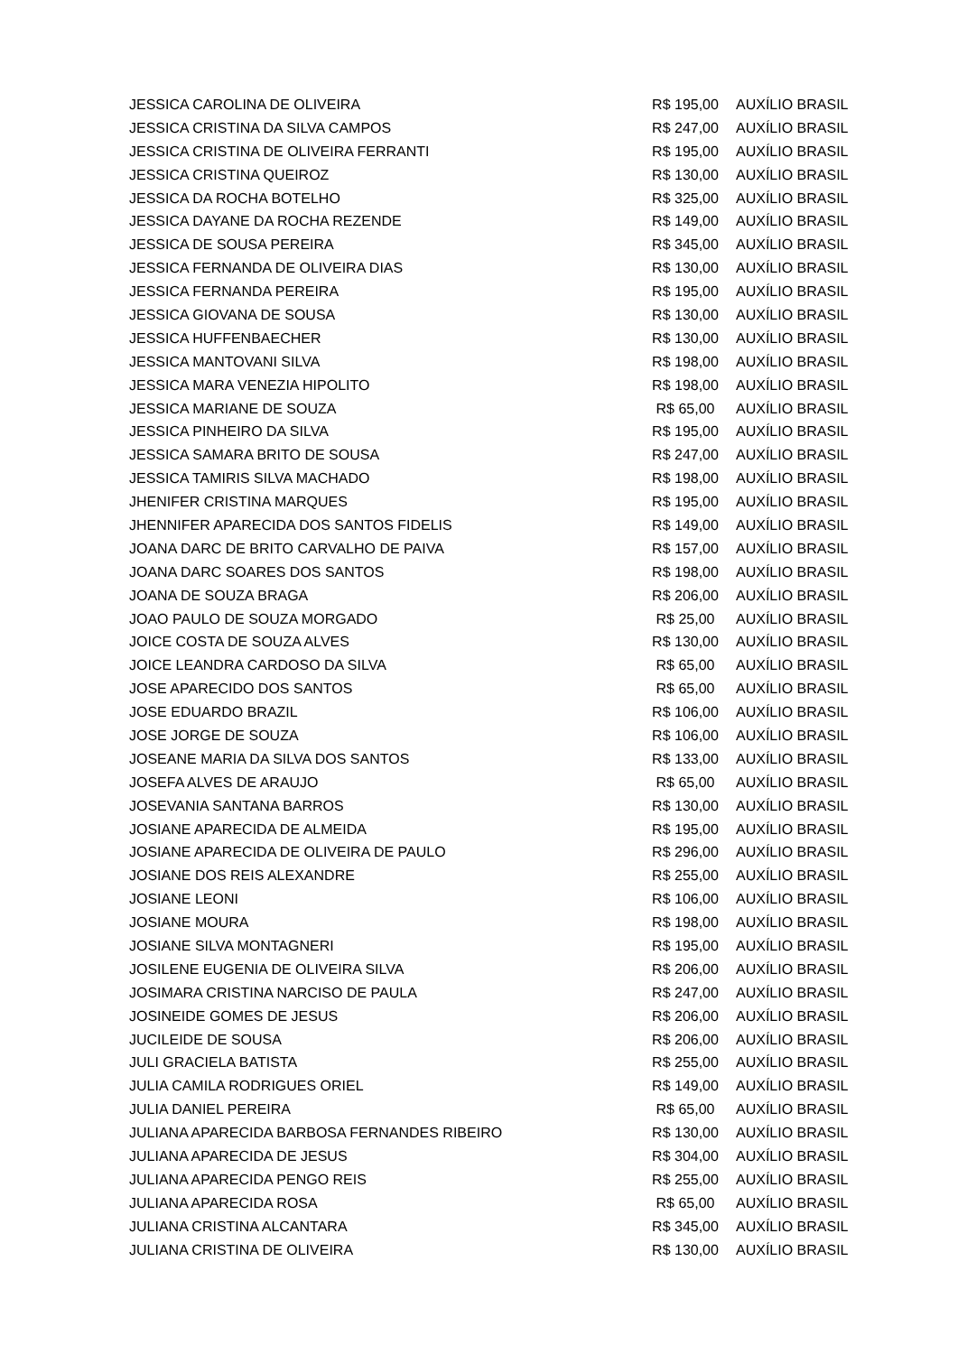| JESSICA CAROLINA DE OLIVEIRA | R$ 195,00 | AUXÍLIO BRASIL |
| JESSICA CRISTINA DA SILVA CAMPOS | R$ 247,00 | AUXÍLIO BRASIL |
| JESSICA CRISTINA DE OLIVEIRA FERRANTI | R$ 195,00 | AUXÍLIO BRASIL |
| JESSICA CRISTINA QUEIROZ | R$ 130,00 | AUXÍLIO BRASIL |
| JESSICA DA ROCHA BOTELHO | R$ 325,00 | AUXÍLIO BRASIL |
| JESSICA DAYANE DA ROCHA REZENDE | R$ 149,00 | AUXÍLIO BRASIL |
| JESSICA DE SOUSA PEREIRA | R$ 345,00 | AUXÍLIO BRASIL |
| JESSICA FERNANDA DE OLIVEIRA DIAS | R$ 130,00 | AUXÍLIO BRASIL |
| JESSICA FERNANDA PEREIRA | R$ 195,00 | AUXÍLIO BRASIL |
| JESSICA GIOVANA DE SOUSA | R$ 130,00 | AUXÍLIO BRASIL |
| JESSICA HUFFENBAECHER | R$ 130,00 | AUXÍLIO BRASIL |
| JESSICA MANTOVANI SILVA | R$ 198,00 | AUXÍLIO BRASIL |
| JESSICA MARA VENEZIA HIPOLITO | R$ 198,00 | AUXÍLIO BRASIL |
| JESSICA MARIANE DE SOUZA | R$ 65,00 | AUXÍLIO BRASIL |
| JESSICA PINHEIRO DA SILVA | R$ 195,00 | AUXÍLIO BRASIL |
| JESSICA SAMARA BRITO DE SOUSA | R$ 247,00 | AUXÍLIO BRASIL |
| JESSICA TAMIRIS SILVA MACHADO | R$ 198,00 | AUXÍLIO BRASIL |
| JHENIFER CRISTINA MARQUES | R$ 195,00 | AUXÍLIO BRASIL |
| JHENNIFER APARECIDA DOS SANTOS FIDELIS | R$ 149,00 | AUXÍLIO BRASIL |
| JOANA DARC DE BRITO CARVALHO DE PAIVA | R$ 157,00 | AUXÍLIO BRASIL |
| JOANA DARC SOARES DOS SANTOS | R$ 198,00 | AUXÍLIO BRASIL |
| JOANA DE SOUZA BRAGA | R$ 206,00 | AUXÍLIO BRASIL |
| JOAO PAULO DE SOUZA MORGADO | R$ 25,00 | AUXÍLIO BRASIL |
| JOICE COSTA DE SOUZA ALVES | R$ 130,00 | AUXÍLIO BRASIL |
| JOICE LEANDRA CARDOSO DA SILVA | R$ 65,00 | AUXÍLIO BRASIL |
| JOSE APARECIDO DOS SANTOS | R$ 65,00 | AUXÍLIO BRASIL |
| JOSE EDUARDO BRAZIL | R$ 106,00 | AUXÍLIO BRASIL |
| JOSE JORGE DE SOUZA | R$ 106,00 | AUXÍLIO BRASIL |
| JOSEANE MARIA DA SILVA DOS SANTOS | R$ 133,00 | AUXÍLIO BRASIL |
| JOSEFA ALVES DE ARAUJO | R$ 65,00 | AUXÍLIO BRASIL |
| JOSEVANIA SANTANA BARROS | R$ 130,00 | AUXÍLIO BRASIL |
| JOSIANE APARECIDA DE ALMEIDA | R$ 195,00 | AUXÍLIO BRASIL |
| JOSIANE APARECIDA DE OLIVEIRA DE PAULO | R$ 296,00 | AUXÍLIO BRASIL |
| JOSIANE DOS REIS ALEXANDRE | R$ 255,00 | AUXÍLIO BRASIL |
| JOSIANE LEONI | R$ 106,00 | AUXÍLIO BRASIL |
| JOSIANE MOURA | R$ 198,00 | AUXÍLIO BRASIL |
| JOSIANE SILVA MONTAGNERI | R$ 195,00 | AUXÍLIO BRASIL |
| JOSILENE EUGENIA DE OLIVEIRA SILVA | R$ 206,00 | AUXÍLIO BRASIL |
| JOSIMARA CRISTINA NARCISO DE PAULA | R$ 247,00 | AUXÍLIO BRASIL |
| JOSINEIDE GOMES DE JESUS | R$ 206,00 | AUXÍLIO BRASIL |
| JUCILEIDE DE SOUSA | R$ 206,00 | AUXÍLIO BRASIL |
| JULI GRACIELA BATISTA | R$ 255,00 | AUXÍLIO BRASIL |
| JULIA CAMILA RODRIGUES ORIEL | R$ 149,00 | AUXÍLIO BRASIL |
| JULIA DANIEL PEREIRA | R$ 65,00 | AUXÍLIO BRASIL |
| JULIANA APARECIDA BARBOSA FERNANDES RIBEIRO | R$ 130,00 | AUXÍLIO BRASIL |
| JULIANA APARECIDA DE JESUS | R$ 304,00 | AUXÍLIO BRASIL |
| JULIANA APARECIDA PENGO REIS | R$ 255,00 | AUXÍLIO BRASIL |
| JULIANA APARECIDA ROSA | R$ 65,00 | AUXÍLIO BRASIL |
| JULIANA CRISTINA ALCANTARA | R$ 345,00 | AUXÍLIO BRASIL |
| JULIANA CRISTINA DE OLIVEIRA | R$ 130,00 | AUXÍLIO BRASIL |